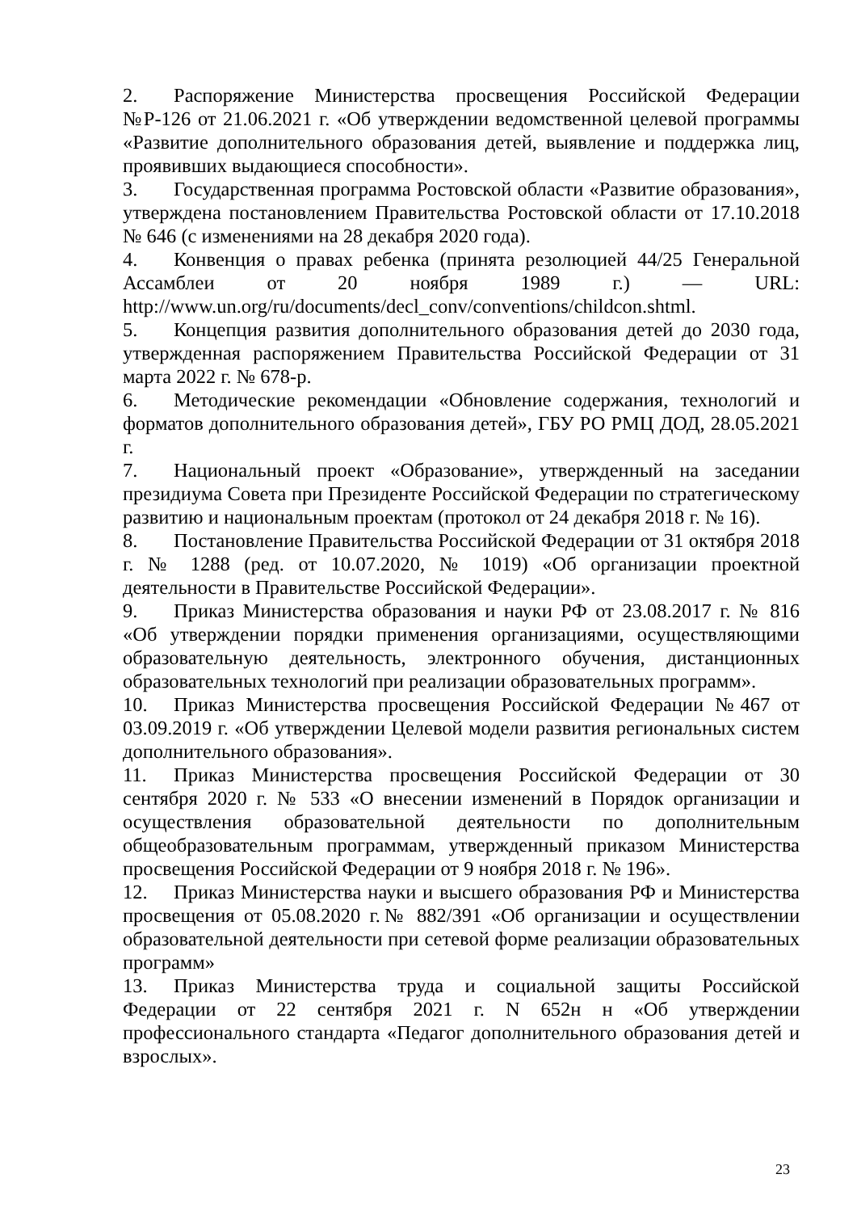2. Распоряжение Министерства просвещения Российской Федерации №Р-126 от 21.06.2021 г. «Об утверждении ведомственной целевой программы «Развитие дополнительного образования детей, выявление и поддержка лиц, проявивших выдающиеся способности».
3. Государственная программа Ростовской области «Развитие образования», утверждена постановлением Правительства Ростовской области от 17.10.2018 № 646 (с изменениями на 28 декабря 2020 года).
4. Конвенция о правах ребенка (принята резолюцией 44/25 Генеральной Ассамблеи от 20 ноября 1989 г.) — URL: http://www.un.org/ru/documents/decl_conv/conventions/childcon.shtml.
5. Концепция развития дополнительного образования детей до 2030 года, утвержденная распоряжением Правительства Российской Федерации от 31 марта 2022 г. № 678-р.
6. Методические рекомендации «Обновление содержания, технологий и форматов дополнительного образования детей», ГБУ РО РМЦ ДОД, 28.05.2021 г.
7. Национальный проект «Образование», утвержденный на заседании президиума Совета при Президенте Российской Федерации по стратегическому развитию и национальным проектам (протокол от 24 декабря 2018 г. № 16).
8. Постановление Правительства Российской Федерации от 31 октября 2018 г. № 1288 (ред. от 10.07.2020, № 1019) «Об организации проектной деятельности в Правительстве Российской Федерации».
9. Приказ Министерства образования и науки РФ от 23.08.2017 г. № 816 «Об утверждении порядки применения организациями, осуществляющими образовательную деятельность, электронного обучения, дистанционных образовательных технологий при реализации образовательных программ».
10. Приказ Министерства просвещения Российской Федерации №467 от 03.09.2019 г. «Об утверждении Целевой модели развития региональных систем дополнительного образования».
11. Приказ Министерства просвещения Российской Федерации от 30 сентября 2020 г. № 533 «О внесении изменений в Порядок организации и осуществления образовательной деятельности по дополнительным общеобразовательным программам, утвержденный приказом Министерства просвещения Российской Федерации от 9 ноября 2018 г. № 196».
12. Приказ Министерства науки и высшего образования РФ и Министерства просвещения от 05.08.2020 г.№ 882/391 «Об организации и осуществлении образовательной деятельности при сетевой форме реализации образовательных программ»
13. Приказ Министерства труда и социальной защиты Российской Федерации от 22 сентября 2021 г. N 652н н «Об утверждении профессионального стандарта «Педагог дополнительного образования детей и взрослых».
23